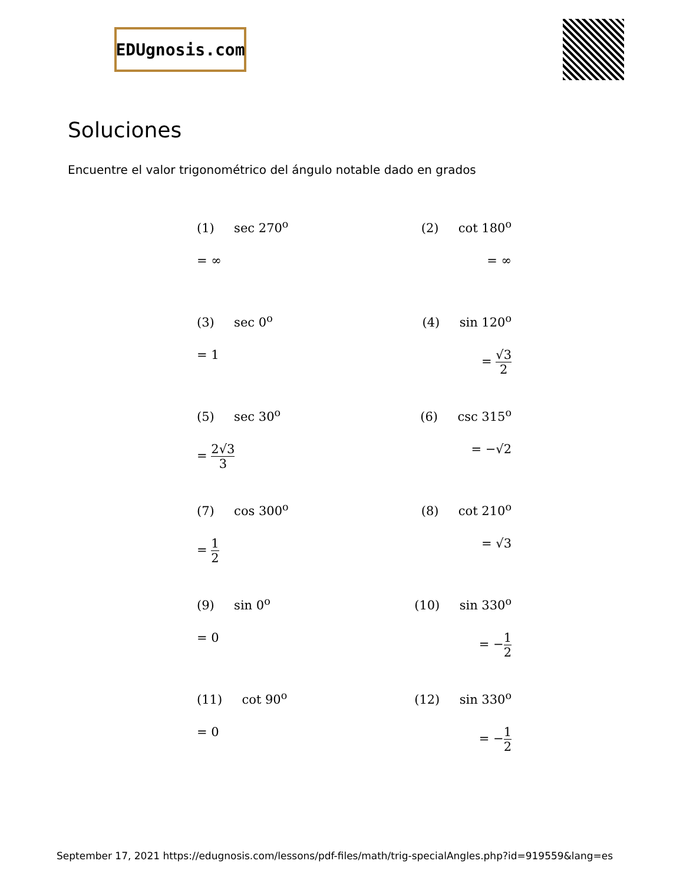EDUgnosis.com
Soluciones
Encuentre el valor trigonométrico del ángulo notable dado en grados
(1) sec 270<sup>o</sup>
= ∞
(2) cot 180<sup>o</sup>
= ∞
(3) sec 0<sup>o</sup>
= 1
(4) sin 120<sup>o</sup>
= √3 2
(5) sec 30<sup>o</sup>
= 2√3 3
(6) csc 315<sup>o</sup>
= −√2
(7) cos 300<sup>o</sup>
= 1 2
(8) cot 210<sup>o</sup>
= √3
(9) sin 0<sup>o</sup>
= 0
(10) sin 330<sup>o</sup>
= −1 2
(11) cot 90<sup>o</sup>
= 0
(12) sin 330<sup>o</sup>
= −1 2
September 17, 2021 https://edugnosis.com/lessons/pdf-files/math/trig-specialAngles.php?id=919559&lang=es